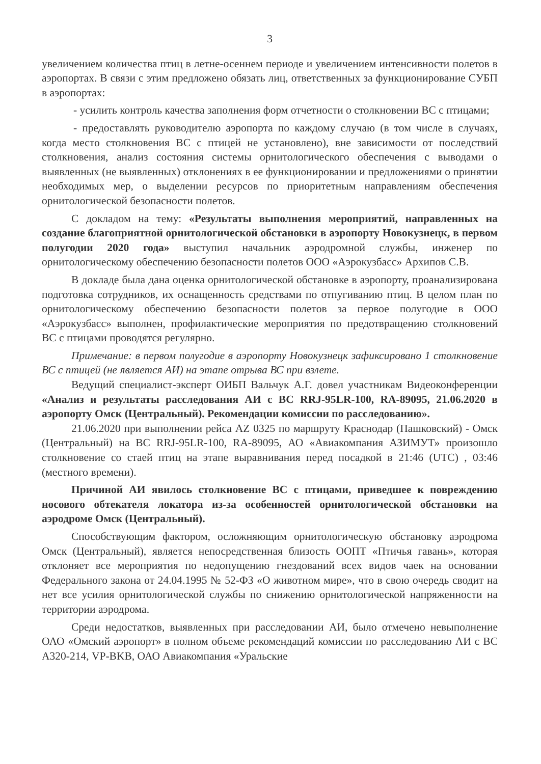3
увеличением количества птиц в летне-осеннем периоде и увеличением интенсивности полетов в аэропортах. В связи с этим предложено обязать лиц, ответственных за функционирование СУБП в аэропортах:
- усилить контроль качества заполнения форм отчетности о столкновении ВС с птицами;
- предоставлять руководителю аэропорта по каждому случаю (в том числе в случаях, когда место столкновения ВС с птицей не установлено), вне зависимости от последствий столкновения, анализ состояния системы орнитологического обеспечения с выводами о выявленных (не выявленных) отклонениях в ее функционировании и предложениями о принятии необходимых мер, о выделении ресурсов по приоритетным направлениям обеспечения орнитологической безопасности полетов.
С докладом на тему: «Результаты выполнения мероприятий, направленных на создание благоприятной орнитологической обстановки в аэропорту Новокузнецк, в первом полугодии 2020 года» выступил начальник аэродромной службы, инженер по орнитологическому обеспечению безопасности полетов ООО «Аэрокузбасс» Архипов С.В.
В докладе была дана оценка орнитологической обстановке в аэропорту, проанализирована подготовка сотрудников, их оснащенность средствами по отпугиванию птиц. В целом план по орнитологическому обеспечению безопасности полетов за первое полугодие в ООО «Аэрокузбасс» выполнен, профилактические мероприятия по предотвращению столкновений ВС с птицами проводятся регулярно.
Примечание: в первом полугодие в аэропорту Новокузнецк зафиксировано 1 столкновение ВС с птицей (не является АИ) на этапе отрыва ВС при взлете.
Ведущий специалист-эксперт ОИБП Вальчук А.Г. довел участникам Видеоконференции «Анализ и результаты расследования АИ с ВС RRJ-95LR-100, RA-89095, 21.06.2020 в аэропорту Омск (Центральный). Рекомендации комиссии по расследованию».
21.06.2020 при выполнении рейса AZ 0325 по маршруту Краснодар (Пашковский) - Омск (Центральный) на ВС RRJ-95LR-100, RA-89095, АО «Авиакомпания АЗИМУТ» произошло столкновение со стаей птиц на этапе выравнивания перед посадкой в 21:46 (UTC) , 03:46 (местного времени).
Причиной АИ явилось столкновение ВС с птицами, приведшее к повреждению носового обтекателя локатора из-за особенностей орнитологической обстановки на аэродроме Омск (Центральный).
Способствующим фактором, осложняющим орнитологическую обстановку аэродрома Омск (Центральный), является непосредственная близость ООПТ «Птичья гавань», которая отклоняет все мероприятия по недопущению гнездований всех видов чаек на основании Федерального закона от 24.04.1995 № 52-ФЗ «О животном мире», что в свою очередь сводит на нет все усилия орнитологической службы по снижению орнитологической напряженности на территории аэродрома.
Среди недостатков, выявленных при расследовании АИ, было отмечено невыполнение ОАО «Омский аэропорт» в полном объеме рекомендаций комиссии по расследованию АИ с ВС А320-214, VP-BKB, ОАО Авиакомпания «Уральские